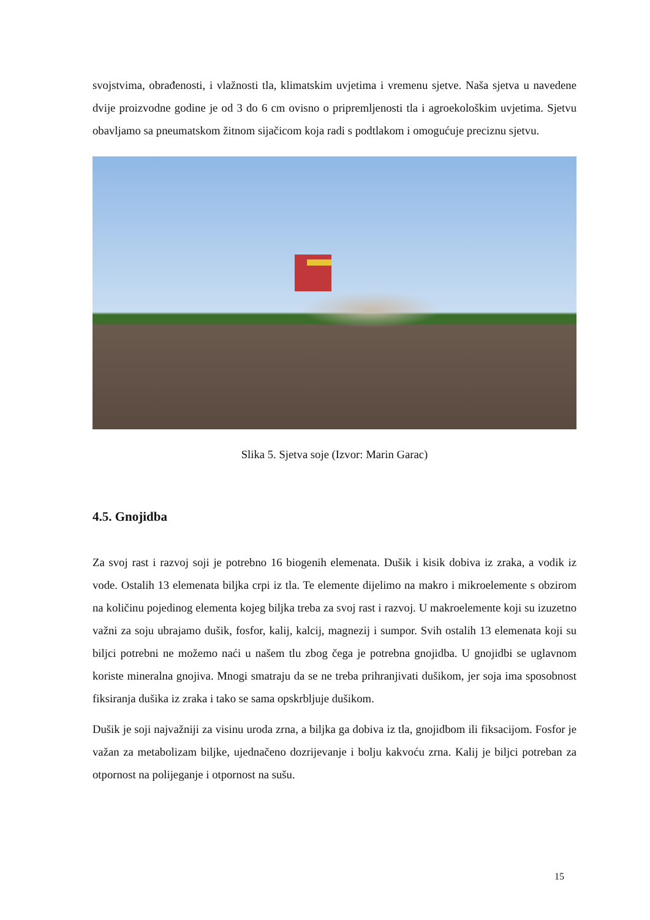svojstvima, obrađenosti, i vlažnosti tla, klimatskim uvjetima i vremenu sjetve. Naša sjetva u navedene dvije proizvodne godine je od 3 do 6 cm ovisno o pripremljenosti tla i agroekološkim uvjetima. Sjetvu obavljamo sa pneumatskom žitnom sijačicom koja radi s podtlakom i omogućuje preciznu sjetvu.
Slika 5. Sjetva soje (Izvor: Marin Garac)
4.5. Gnojidba
Za svoj rast i razvoj soji je potrebno 16 biogenih elemenata. Dušik i kisik dobiva iz zraka, a vodik iz vode. Ostalih 13 elemenata biljka crpi iz tla. Te elemente dijelimo na makro i mikroelemente s obzirom na količinu pojedinog elementa kojeg biljka treba za svoj rast i razvoj. U makroelemente koji su izuzetno važni za soju ubrajamo dušik, fosfor, kalij, kalcij, magnezij i sumpor. Svih ostalih 13 elemenata koji su biljci potrebni ne možemo naći u našem tlu zbog čega je potrebna gnojidba. U gnojidbi se uglavnom koriste mineralna gnojiva. Mnogi smatraju da se ne treba prihranjivati dušikom, jer soja ima sposobnost fiksiranja dušika iz zraka i tako se sama opskrbljuje dušikom.
Dušik je soji najvažniji za visinu uroda zrna, a biljka ga dobiva iz tla, gnojidbom ili fiksacijom. Fosfor je važan za metabolizam biljke, ujednačeno dozrijevanje i bolju kakvoću zrna. Kalij je biljci potreban za otpornost na polijeganje i otpornost na sušu.
15